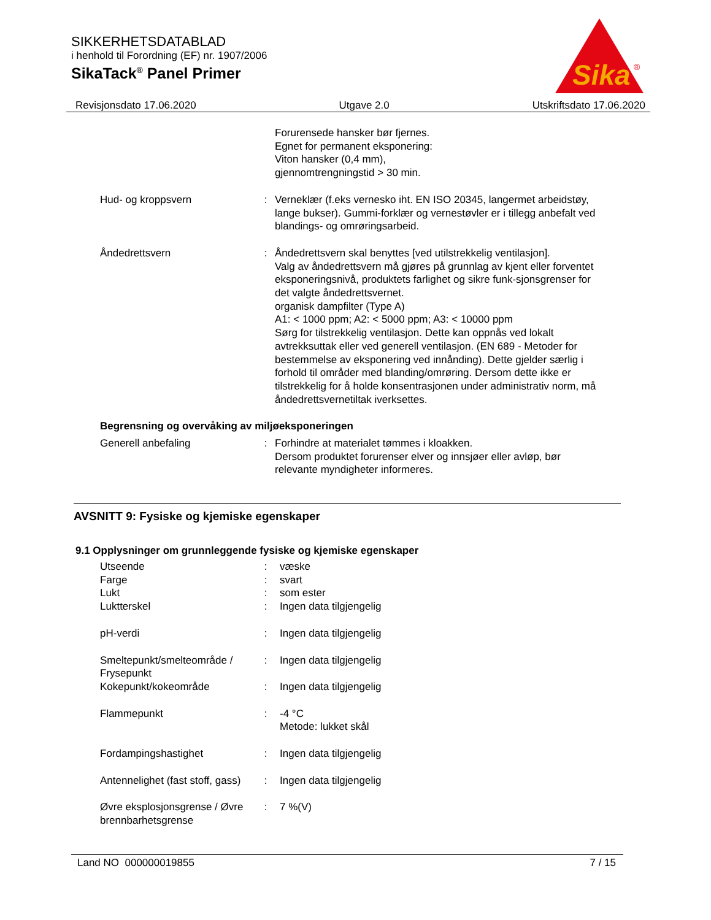SIKKERHETSDATABLAD
i henhold til Forordning (EF) nr. 1907/2006
SikaTack<sup>®</sup> Panel Primer
Sika
®
Revisjonsdato 17.06.2020 Utgave 2.0 Utskriftsdato 17.06.2020
Forurensede hansker bør fjernes.
Egnet for permanent eksponering:
Viton hansker (0,4 mm),
gjennomtrengningstid > 30 min.
Hud- og kroppsvern : Verneklær (f.eks vernesko iht. EN ISO 20345, langermet arbeidstøy, lange bukser). Gummi-forklær og vernestøvler er i tillegg anbefalt ved blandings- og omrøringsarbeid.
Åndedrettsvern : Åndedrettsvern skal benyttes [ved utilstrekkelig ventilasjon].
Valg av åndedrettsvern må gjøres på grunnlag av kjent eller forventet eksponeringsnivå, produktets farlighet og sikre funk-sjonsgrenser for det valgte åndedrettsvernet.
organisk dampfilter (Type A)
A1: < 1000 ppm; A2: < 5000 ppm; A3: < 10000 ppm
Sørg for tilstrekkelig ventilasjon. Dette kan oppnås ved lokalt avtrekksuttak eller ved generell ventilasjon. (EN 689 - Metoder for bestemmelse av eksponering ved innånding). Dette gjelder særlig i forhold til områder med blanding/omrøring. Dersom dette ikke er tilstrekkelig for å holde konsentrasjonen under administrativ norm, må åndedrettsvernetiltak iverksettes.
Begrensning og overvåking av miljøeksponeringen
Generell anbefaling : Forhindre at materialet tømmes i kloakken.
Dersom produktet forurenser elver og innsjøer eller avløp, bør relevante myndigheter informeres.
AVSNITT 9: Fysiske og kjemiske egenskaper
9.1 Opplysninger om grunnleggende fysiske og kjemiske egenskaper
Utseende : væske
Farge : svart
Lukt : som ester
Luktterskel : Ingen data tilgjengelig
pH-verdi : Ingen data tilgjengelig
Smeltepunkt/smelteområde / Frysepunkt
: Ingen data tilgjengelig
Kokepunkt/kokeområde : Ingen data tilgjengelig
Flammepunkt : -4 °C
Metode: lukket skål
Fordampingshastighet : Ingen data tilgjengelig
Antennelighet (fast stoff, gass)
: Ingen data tilgjengelig
Øvre eksplosjonsgrense / Øvre brennbarhetsgrense
: 7 %(V)
Land NO 000000019855 7 / 15